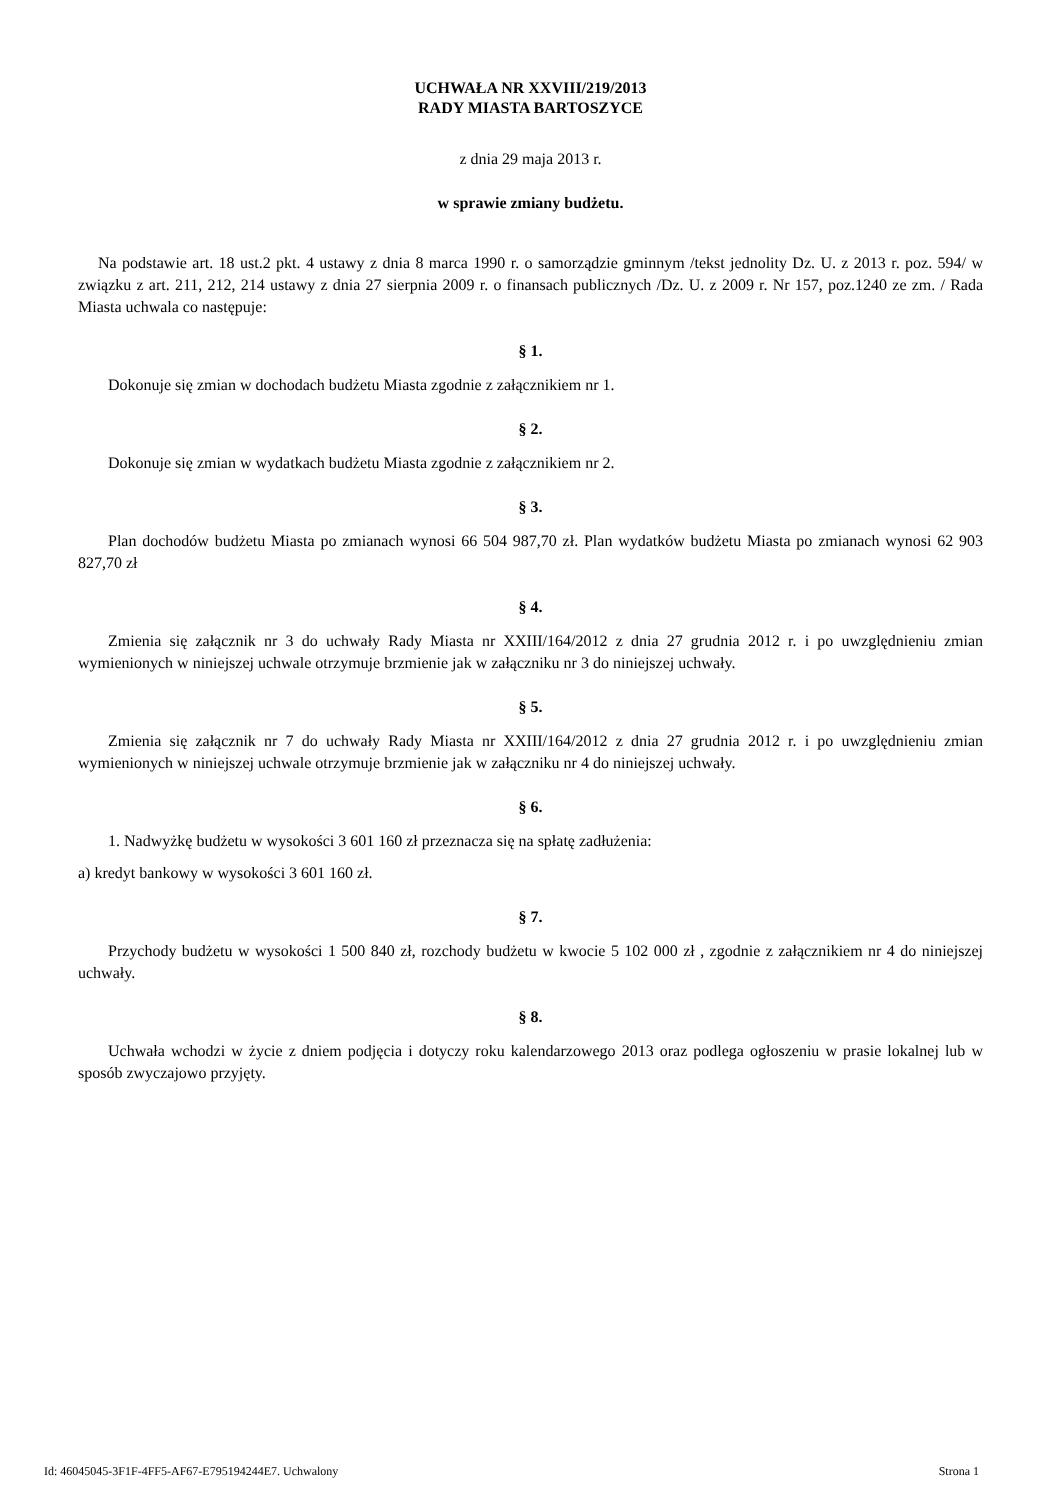UCHWAŁA NR XXVIII/219/2013
RADY MIASTA BARTOSZYCE
z dnia 29 maja 2013 r.
w sprawie zmiany budżetu.
Na podstawie art. 18 ust.2 pkt. 4 ustawy z dnia 8 marca 1990 r. o samorządzie gminnym /tekst jednolity Dz. U. z 2013 r. poz. 594/ w związku z art. 211, 212, 214 ustawy z dnia 27 sierpnia 2009 r. o finansach publicznych /Dz. U. z 2009 r. Nr 157, poz.1240 ze zm. / Rada Miasta uchwala co następuje:
§ 1.
Dokonuje się zmian w dochodach budżetu Miasta zgodnie z załącznikiem nr 1.
§ 2.
Dokonuje się zmian w wydatkach budżetu Miasta zgodnie z załącznikiem nr 2.
§ 3.
Plan dochodów budżetu Miasta po zmianach wynosi 66 504 987,70 zł. Plan wydatków budżetu Miasta po zmianach wynosi 62 903 827,70 zł
§ 4.
Zmienia się załącznik nr 3 do uchwały Rady Miasta nr XXIII/164/2012 z dnia 27 grudnia 2012 r. i po uwzględnieniu zmian wymienionych w niniejszej uchwale otrzymuje brzmienie jak w załączniku nr 3 do niniejszej uchwały.
§ 5.
Zmienia się załącznik nr 7 do uchwały Rady Miasta nr XXIII/164/2012 z dnia 27 grudnia 2012 r. i po uwzględnieniu zmian wymienionych w niniejszej uchwale otrzymuje brzmienie jak w załączniku nr 4 do niniejszej uchwały.
§ 6.
1. Nadwyżkę budżetu w wysokości 3 601 160 zł przeznacza się na spłatę zadłużenia:
a) kredyt bankowy w wysokości 3 601 160 zł.
§ 7.
Przychody budżetu w wysokości 1 500 840 zł, rozchody budżetu w kwocie 5 102 000 zł , zgodnie z załącznikiem nr 4 do niniejszej uchwały.
§ 8.
Uchwała wchodzi w życie z dniem podjęcia i dotyczy roku kalendarzowego 2013 oraz podlega ogłoszeniu w prasie lokalnej lub w sposób zwyczajowo przyjęty.
Id: 46045045-3F1F-4FF5-AF67-E795194244E7. Uchwalony Strona 1